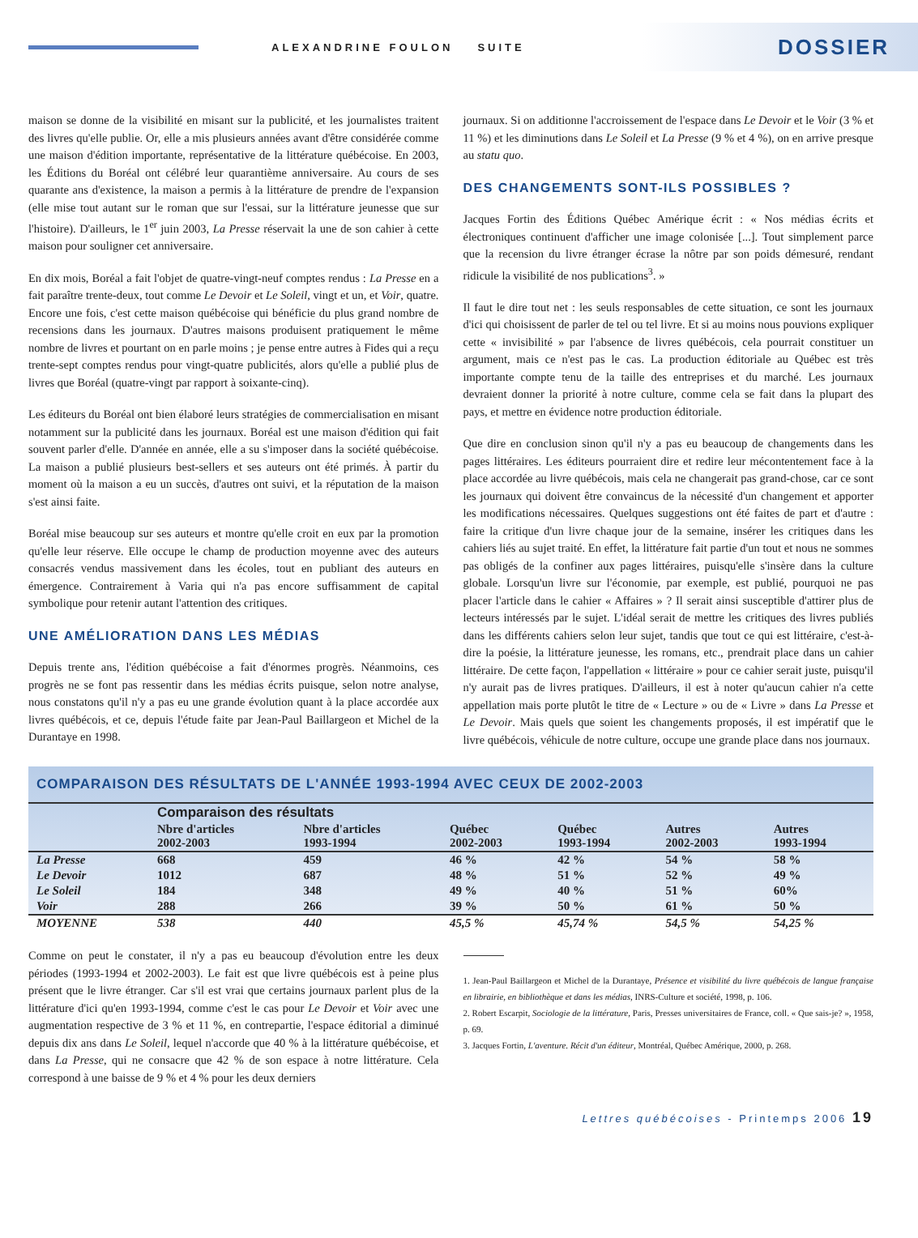ALEXANDRINE FOULON SUITE DOSSIER
maison se donne de la visibilité en misant sur la publicité, et les journalistes traitent des livres qu'elle publie. Or, elle a mis plusieurs années avant d'être considérée comme une maison d'édition importante, représentative de la littérature québécoise. En 2003, les Éditions du Boréal ont célébré leur quarantième anniversaire. Au cours de ses quarante ans d'existence, la maison a permis à la littérature de prendre de l'expansion (elle mise tout autant sur le roman que sur l'essai, sur la littérature jeunesse que sur l'histoire). D'ailleurs, le 1<sup>er</sup> juin 2003, La Presse réservait la une de son cahier à cette maison pour souligner cet anniversaire.
En dix mois, Boréal a fait l'objet de quatre-vingt-neuf comptes rendus : La Presse en a fait paraître trente-deux, tout comme Le Devoir et Le Soleil, vingt et un, et Voir, quatre. Encore une fois, c'est cette maison québécoise qui bénéficie du plus grand nombre de recensions dans les journaux. D'autres maisons produisent pratiquement le même nombre de livres et pourtant on en parle moins ; je pense entre autres à Fides qui a reçu trente-sept comptes rendus pour vingt-quatre publicités, alors qu'elle a publié plus de livres que Boréal (quatre-vingt par rapport à soixante-cinq).
Les éditeurs du Boréal ont bien élaboré leurs stratégies de commercialisation en misant notamment sur la publicité dans les journaux. Boréal est une maison d'édition qui fait souvent parler d'elle. D'année en année, elle a su s'imposer dans la société québécoise. La maison a publié plusieurs best-sellers et ses auteurs ont été primés. À partir du moment où la maison a eu un succès, d'autres ont suivi, et la réputation de la maison s'est ainsi faite.
Boréal mise beaucoup sur ses auteurs et montre qu'elle croit en eux par la promotion qu'elle leur réserve. Elle occupe le champ de production moyenne avec des auteurs consacrés vendus massivement dans les écoles, tout en publiant des auteurs en émergence. Contrairement à Varia qui n'a pas encore suffisamment de capital symbolique pour retenir autant l'attention des critiques.
UNE AMÉLIORATION DANS LES MÉDIAS
Depuis trente ans, l'édition québécoise a fait d'énormes progrès. Néanmoins, ces progrès ne se font pas ressentir dans les médias écrits puisque, selon notre analyse, nous constatons qu'il n'y a pas eu une grande évolution quant à la place accordée aux livres québécois, et ce, depuis l'étude faite par Jean-Paul Baillargeon et Michel de la Durantaye en 1998.
journaux. Si on additionne l'accroissement de l'espace dans Le Devoir et le Voir (3 % et 11 %) et les diminutions dans Le Soleil et La Presse (9 % et 4 %), on en arrive presque au statu quo.
DES CHANGEMENTS SONT-ILS POSSIBLES ?
Jacques Fortin des Éditions Québec Amérique écrit : « Nos médias écrits et électroniques continuent d'afficher une image colonisée [...]. Tout simplement parce que la recension du livre étranger écrase la nôtre par son poids démesuré, rendant ridicule la visibilité de nos publications<sup>3</sup>. »
Il faut le dire tout net : les seuls responsables de cette situation, ce sont les journaux d'ici qui choisissent de parler de tel ou tel livre. Et si au moins nous pouvions expliquer cette « invisibilité » par l'absence de livres québécois, cela pourrait constituer un argument, mais ce n'est pas le cas. La production éditoriale au Québec est très importante compte tenu de la taille des entreprises et du marché. Les journaux devraient donner la priorité à notre culture, comme cela se fait dans la plupart des pays, et mettre en évidence notre production éditoriale.
Que dire en conclusion sinon qu'il n'y a pas eu beaucoup de changements dans les pages littéraires. Les éditeurs pourraient dire et redire leur mécontentement face à la place accordée au livre québécois, mais cela ne changerait pas grand-chose, car ce sont les journaux qui doivent être convaincus de la nécessité d'un changement et apporter les modifications nécessaires. Quelques suggestions ont été faites de part et d'autre : faire la critique d'un livre chaque jour de la semaine, insérer les critiques dans les cahiers liés au sujet traité. En effet, la littérature fait partie d'un tout et nous ne sommes pas obligés de la confiner aux pages littéraires, puisqu'elle s'insère dans la culture globale. Lorsqu'un livre sur l'économie, par exemple, est publié, pourquoi ne pas placer l'article dans le cahier « Affaires » ? Il serait ainsi susceptible d'attirer plus de lecteurs intéressés par le sujet. L'idéal serait de mettre les critiques des livres publiés dans les différents cahiers selon leur sujet, tandis que tout ce qui est littéraire, c'est-à-dire la poésie, la littérature jeunesse, les romans, etc., prendrait place dans un cahier littéraire. De cette façon, l'appellation « littéraire » pour ce cahier serait juste, puisqu'il n'y aurait pas de livres pratiques. D'ailleurs, il est à noter qu'aucun cahier n'a cette appellation mais porte plutôt le titre de « Lecture » ou de « Livre » dans La Presse et Le Devoir. Mais quels que soient les changements proposés, il est impératif que le livre québécois, véhicule de notre culture, occupe une grande place dans nos journaux.
COMPARAISON DES RÉSULTATS DE L'ANNÉE 1993-1994 AVEC CEUX DE 2002-2003
| | Comparaison des résultats | | | | | |
| | Nbre d'articles 2002-2003 | Nbre d'articles 1993-1994 | Québec 2002-2003 | Québec 1993-1994 | Autres 2002-2003 | Autres 1993-1994 |
| La Presse | 668 | 459 | 46 % | 42 % | 54 % | 58 % |
| Le Devoir | 1012 | 687 | 48 % | 51 % | 52 % | 49 % |
| Le Soleil | 184 | 348 | 49 % | 40 % | 51 % | 60% |
| Voir | 288 | 266 | 39 % | 50 % | 61 % | 50 % |
| MOYENNE | 538 | 440 | 45,5 % | 45,74 % | 54,5 % | 54,25 % |
Comme on peut le constater, il n'y a pas eu beaucoup d'évolution entre les deux périodes (1993-1994 et 2002-2003). Le fait est que livre québécois est à peine plus présent que le livre étranger. Car s'il est vrai que certains journaux parlent plus de la littérature d'ici qu'en 1993-1994, comme c'est le cas pour Le Devoir et Voir avec une augmentation respective de 3 % et 11 %, en contrepartie, l'espace éditorial a diminué depuis dix ans dans Le Soleil, lequel n'accorde que 40 % à la littérature québécoise, et dans La Presse, qui ne consacre que 42 % de son espace à notre littérature. Cela correspond à une baisse de 9 % et 4 % pour les deux derniers
1. Jean-Paul Baillargeon et Michel de la Durantaye, Présence et visibilité du livre québécois de langue française en librairie, en bibliothèque et dans les médias, INRS-Culture et société, 1998, p. 106.
2. Robert Escarpit, Sociologie de la littérature, Paris, Presses universitaires de France, coll. « Que sais-je? », 1958, p. 69.
3. Jacques Fortin, L'aventure. Récit d'un éditeur, Montréal, Québec Amérique, 2000, p. 268.
Lettres québécoises - Printemps 2006 19